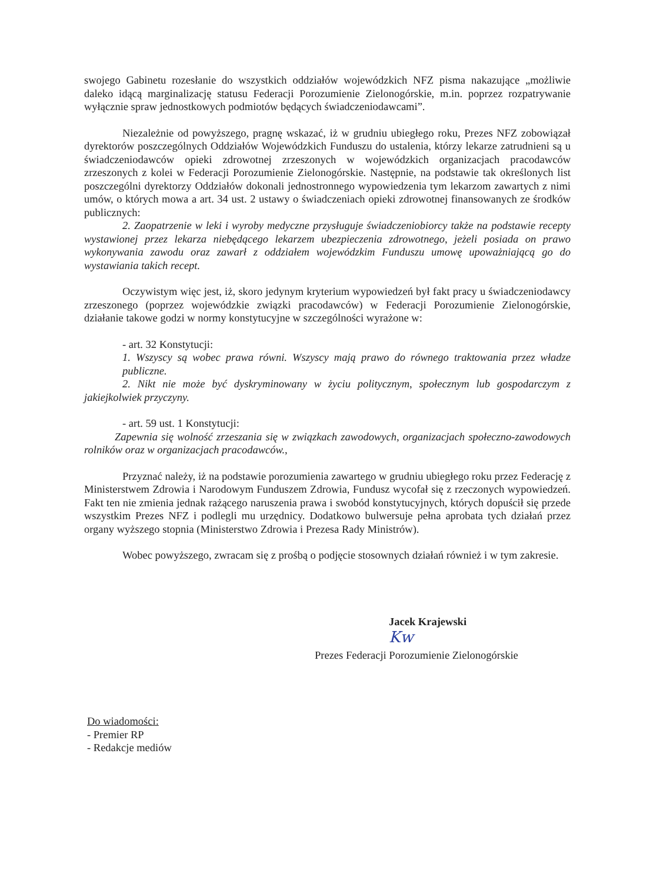swojego Gabinetu rozesłanie do wszystkich oddziałów wojewódzkich NFZ pisma nakazujące „możliwie daleko idącą marginalizację statusu Federacji Porozumienie Zielonogórskie, m.in. poprzez rozpatrywanie wyłącznie spraw jednostkowych podmiotów będących świadczeniodawcami”.
Niezależnie od powyższego, pragnę wskazać, iż w grudniu ubiegłego roku, Prezes NFZ zobowiązał dyrektorów poszczególnych Oddziałów Wojewódzkich Funduszu do ustalenia, którzy lekarze zatrudnieni są u świadczeniodawców opieki zdrowotnej zrzeszonych w wojewódzkich organizacjach pracodawców zrzeszonych z kolei w Federacji Porozumienie Zielonogórskie. Następnie, na podstawie tak określonych list poszczególni dyrektorzy Oddziałów dokonali jednostronnego wypowiedzenia tym lekarzom zawartych z nimi umów, o których mowa a art. 34 ust. 2 ustawy o świadczeniach opieki zdrowotnej finansowanych ze środków publicznych:
2. Zaopatrzenie w leki i wyroby medyczne przysługuje świadczeniobiorcy także na podstawie recepty wystawionej przez lekarza niebędącego lekarzem ubezpieczenia zdrowotnego, jeżeli posiada on prawo wykonywania zawodu oraz zawarł z oddziałem wojewódzkim Funduszu umowę upoważniającą go do wystawiania takich recept.
Oczywistym więc jest, iż, skoro jedynym kryterium wypowiedzeń był fakt pracy u świadczeniodawcy zrzeszonego (poprzez wojewódzkie związki pracodawców) w Federacji Porozumienie Zielonogórskie, działanie takowe godzi w normy konstytucyjne w szczególności wyrażone w:
- art. 32 Konstytucji:
1. Wszyscy są wobec prawa równi. Wszyscy mają prawo do równego traktowania przez władze publiczne.
2. Nikt nie może być dyskryminowany w życiu politycznym, społecznym lub gospodarczym z jakiejkolwiek przyczyny.
- art. 59 ust. 1 Konstytucji:
Zapewnia się wolność zrzeszania się w związkach zawodowych, organizacjach społeczno-zawodowych rolników oraz w organizacjach pracodawców.,
Przyznać należy, iż na podstawie porozumienia zawartego w grudniu ubiegłego roku przez Federację z Ministerstwem Zdrowia i Narodowym Funduszem Zdrowia, Fundusz wycofał się z rzeczonych wypowiedzeń. Fakt ten nie zmienia jednak rażącego naruszenia prawa i swobód konstytucyjnych, których dopuścił się przede wszystkim Prezes NFZ i podlegli mu urzędnicy. Dodatkowo bulwersuje pełna aprobata tych działań przez organy wyższego stopnia (Ministerstwo Zdrowia i Prezesa Rady Ministrów).
Wobec powyższego, zwracam się z prośbą o podjęcie stosownych działań również i w tym zakresie.
Jacek Krajewski
Kw
Prezes Federacji Porozumienie Zielonogórskie
Do wiadomości:
- Premier RP
- Redakcje mediów